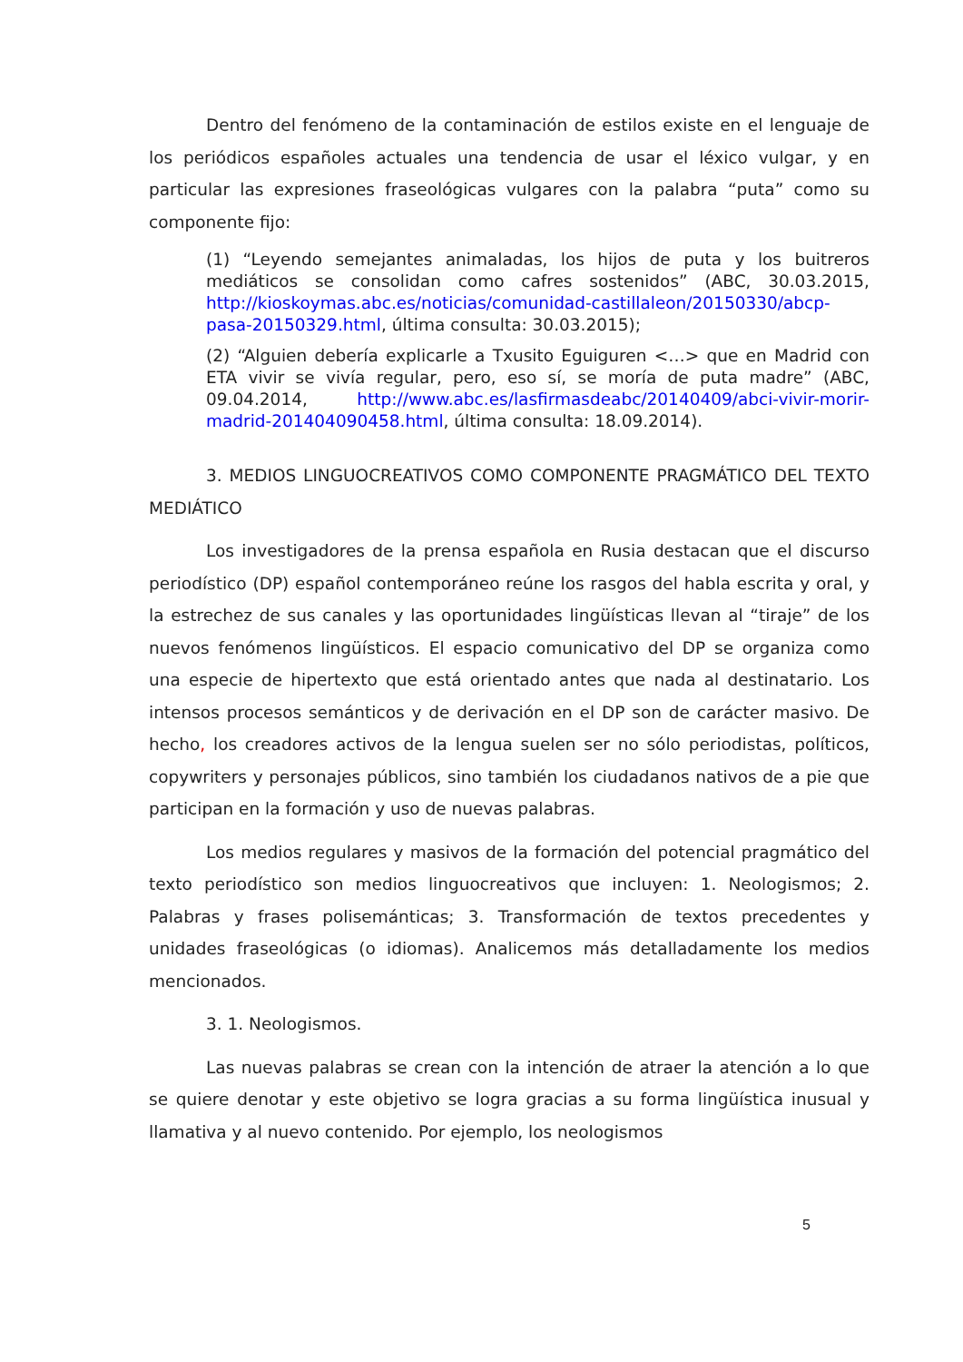Dentro del fenómeno de la contaminación de estilos existe en el lenguaje de los periódicos españoles actuales una tendencia de usar el léxico vulgar, y en particular las expresiones fraseológicas vulgares con la palabra “puta” como su componente fijo:
(1) “Leyendo semejantes animaladas, los hijos de puta y los buitreros mediáticos se consolidan como cafres sostenidos” (ABC, 30.03.2015, http://kioskoymas.abc.es/noticias/comunidad-castillaleon/20150330/abcp-pasa-20150329.html, última consulta: 30.03.2015);
(2) “Alguien debería explicarle a Txusito Eguiguren <…> que en Madrid con ETA vivir se vivía regular, pero, eso sí, se moría de puta madre” (ABC, 09.04.2014, http://www.abc.es/lasfirmasdeabc/20140409/abci-vivir-morir-madrid-201404090458.html, última consulta: 18.09.2014).
3. MEDIOS LINGUOCREATIVOS COMO COMPONENTE PRAGMÁTICO DEL TEXTO MEDIÁTICO
Los investigadores de la prensa española en Rusia destacan que el discurso periodístico (DP) español contemporáneo reúne los rasgos del habla escrita y oral, y la estrechez de sus canales y las oportunidades lingüísticas llevan al “tiraje” de los nuevos fenómenos lingüísticos. El espacio comunicativo del DP se organiza como una especie de hipertexto que está orientado antes que nada al destinatario. Los intensos procesos semánticos y de derivación en el DP son de carácter masivo. De hecho, los creadores activos de la lengua suelen ser no sólo periodistas, políticos, copywriters y personajes públicos, sino también los ciudadanos nativos de a pie que participan en la formación y uso de nuevas palabras.
Los medios regulares y masivos de la formación del potencial pragmático del texto periodístico son medios linguocreativos que incluyen: 1. Neologismos; 2. Palabras y frases polisemánticas; 3. Transformación de textos precedentes y unidades fraseológicas (o idiomas). Analicemos más detalladamente los medios mencionados.
3. 1. Neologismos.
Las nuevas palabras se crean con la intención de atraer la atención a lo que se quiere denotar y este objetivo se logra gracias a su forma lingüística inusual y llamativa y al nuevo contenido. Por ejemplo, los neologismos
5